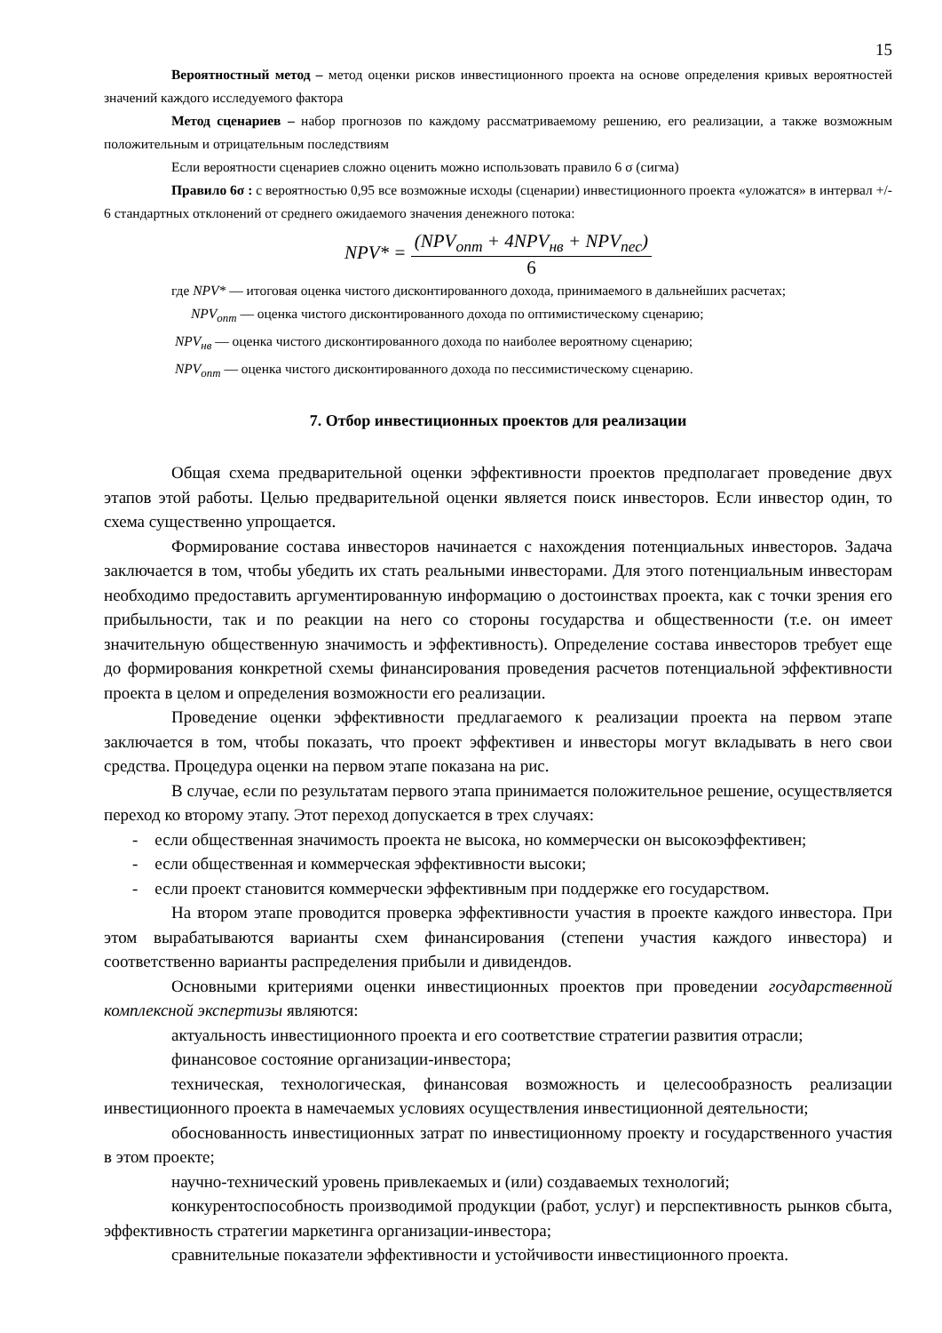15
Вероятностный метод – метод оценки рисков инвестиционного проекта на основе определения кривых вероятностей значений каждого исследуемого фактора
Метод сценариев – набор прогнозов по каждому рассматриваемому решению, его реализации, а также возможным положительным и отрицательным последствиям
Если вероятности сценариев сложно оценить можно использовать правило 6 σ (сигма)
Правило 6σ : с вероятностью 0,95 все возможные исходы (сценарии) инвестиционного проекта «уложатся» в интервал +/- 6 стандартных отклонений от среднего ожидаемого значения денежного потока:
NPV* =
(NPV<sub>опт</sub> + 4NPV<sub>нв</sub> + NPV<sub>пес</sub>)
6
где NPV* — итоговая оценка чистого дисконтированного дохода, принимаемого в дальнейших расчетах;
NPV<sub>опт</sub> — оценка чистого дисконтированного дохода по оптимистическому сценарию;
NPV<sub>нв</sub> — оценка чистого дисконтированного дохода по наиболее вероятному сценарию;
NPV<sub>опт</sub> — оценка чистого дисконтированного дохода по пессимистическому сценарию.
7. Отбор инвестиционных проектов для реализации
Общая схема предварительной оценки эффективности проектов предполагает проведение двух этапов этой работы. Целью предварительной оценки является поиск инвесторов. Если инвестор один, то схема существенно упрощается.
Формирование состава инвесторов начинается с нахождения потенциальных инвесторов. Задача заключается в том, чтобы убедить их стать реальными инвесторами. Для этого потенциальным инвесторам необходимо предоставить аргументированную информацию о достоинствах проекта, как с точки зрения его прибыльности, так и по реакции на него со стороны государства и общественности (т.е. он имеет значительную общественную значимость и эффективность). Определение состава инвесторов требует еще до формирования конкретной схемы финансирования проведения расчетов потенциальной эффективности проекта в целом и определения возможности его реализации.
Проведение оценки эффективности предлагаемого к реализации проекта на первом этапе заключается в том, чтобы показать, что проект эффективен и инвесторы могут вкладывать в него свои средства. Процедура оценки на первом этапе показана на рис.
В случае, если по результатам первого этапа принимается положительное решение, осуществляется переход ко второму этапу. Этот переход допускается в трех случаях:
- если общественная значимость проекта не высока, но коммерчески он высокоэффективен;
- если общественная и коммерческая эффективности высоки;
- если проект становится коммерчески эффективным при поддержке его государством.
На втором этапе проводится проверка эффективности участия в проекте каждого инвестора. При этом вырабатываются варианты схем финансирования (степени участия каждого инвестора) и соответственно варианты распределения прибыли и дивидендов.
Основными критериями оценки инвестиционных проектов при проведении государственной комплексной экспертизы являются:
актуальность инвестиционного проекта и его соответствие стратегии развития отрасли;
финансовое состояние организации-инвестора;
техническая, технологическая, финансовая возможность и целесообразность реализации инвестиционного проекта в намечаемых условиях осуществления инвестиционной деятельности;
обоснованность инвестиционных затрат по инвестиционному проекту и государственного участия в этом проекте;
научно-технический уровень привлекаемых и (или) создаваемых технологий;
конкурентоспособность производимой продукции (работ, услуг) и перспективность рынков сбыта, эффективность стратегии маркетинга организации-инвестора;
сравнительные показатели эффективности и устойчивости инвестиционного проекта.